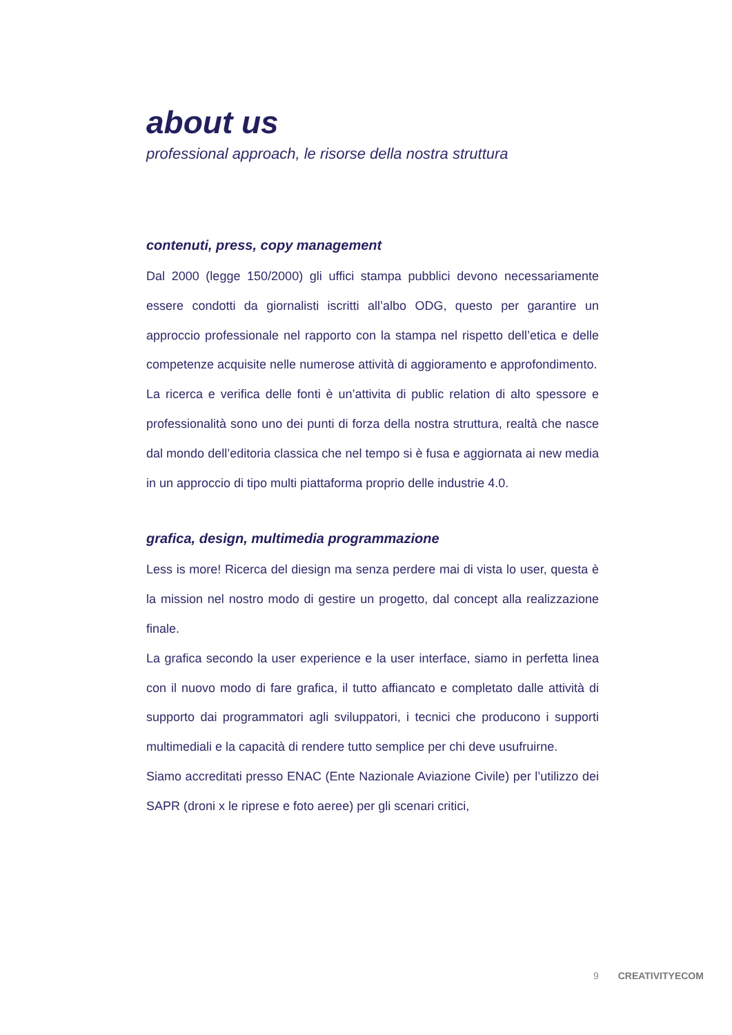about us
professional approach, le risorse della nostra struttura
contenuti, press, copy management
Dal 2000 (legge 150/2000) gli uffici stampa pubblici devono necessariamente essere condotti da giornalisti iscritti all’albo ODG, questo per garantire un approccio professionale nel rapporto con la stampa nel rispetto dell’etica e delle competenze acquisite nelle numerose attività di aggioramento e approfondimento.
La ricerca e verifica delle fonti è un’attivita di public relation di alto spessore e professionalità sono uno dei punti di forza della nostra struttura, realtà che nasce dal mondo dell’editoria classica che nel tempo si è fusa e aggiornata ai new media in un approccio di tipo multi piattaforma proprio delle industrie 4.0.
grafica, design, multimedia programmazione
Less is more! Ricerca del diesign ma senza perdere mai di vista lo user, questa è la mission nel nostro modo di gestire un progetto, dal concept alla realizzazione finale.
La grafica secondo la user experience e la user interface, siamo in perfetta linea con il nuovo modo di fare grafica, il tutto affiancato e completato dalle attività di supporto dai programmatori agli sviluppatori, i tecnici che producono i supporti multimediali e la capacità di rendere tutto semplice per chi deve usufruirne.
Siamo accreditati presso ENAC (Ente Nazionale Aviazione Civile) per l’utilizzo dei SAPR (droni x le riprese e foto aeree) per gli scenari critici,
9 CREATIVITYECOM